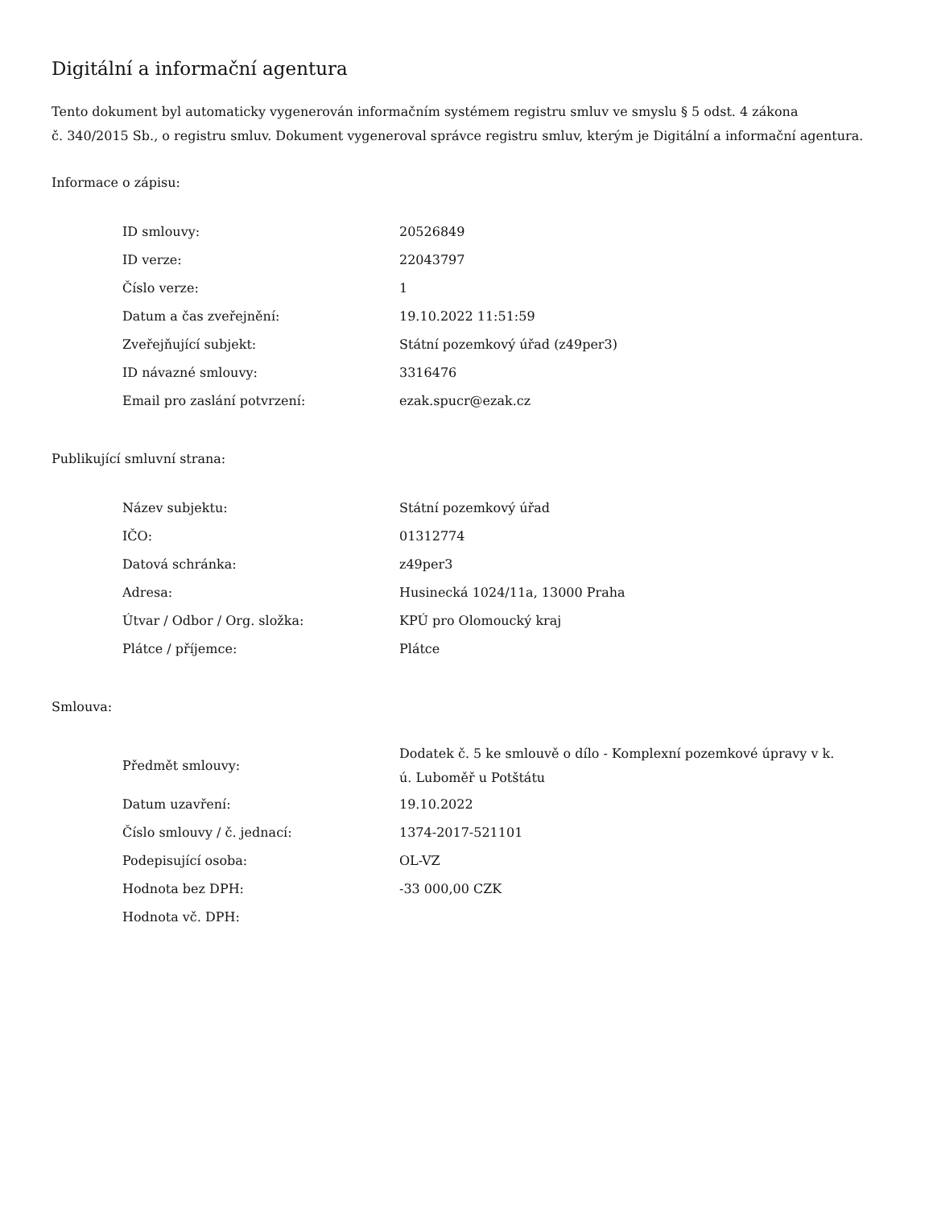Digitální a informační agentura
Tento dokument byl automaticky vygenerován informačním systémem registru smluv ve smyslu § 5 odst. 4 zákona
č. 340/2015 Sb., o registru smluv. Dokument vygeneroval správce registru smluv, kterým je Digitální a informační agentura.
Informace o zápisu:
| ID smlouvy: | 20526849 |
| ID verze: | 22043797 |
| Číslo verze: | 1 |
| Datum a čas zveřejnění: | 19.10.2022 11:51:59 |
| Zveřejňující subjekt: | Státní pozemkový úřad (z49per3) |
| ID návazné smlouvy: | 3316476 |
| Email pro zaslání potvrzení: | ezak.spucr@ezak.cz |
Publikující smluvní strana:
| Název subjektu: | Státní pozemkový úřad |
| IČO: | 01312774 |
| Datová schránka: | z49per3 |
| Adresa: | Husinecká 1024/11a, 13000 Praha |
| Útvar / Odbor / Org. složka: | KPÚ pro Olomoucký kraj |
| Plátce / příjemce: | Plátce |
Smlouva:
| Předmět smlouvy: | Dodatek č. 5 ke smlouvě o dílo - Komplexní pozemkové úpravy v k. ú. Luboměř u Potštátu |
| Datum uzavření: | 19.10.2022 |
| Číslo smlouvy / č. jednací: | 1374-2017-521101 |
| Podepisující osoba: | OL-VZ |
| Hodnota bez DPH: | -33 000,00 CZK |
| Hodnota vč. DPH: | |